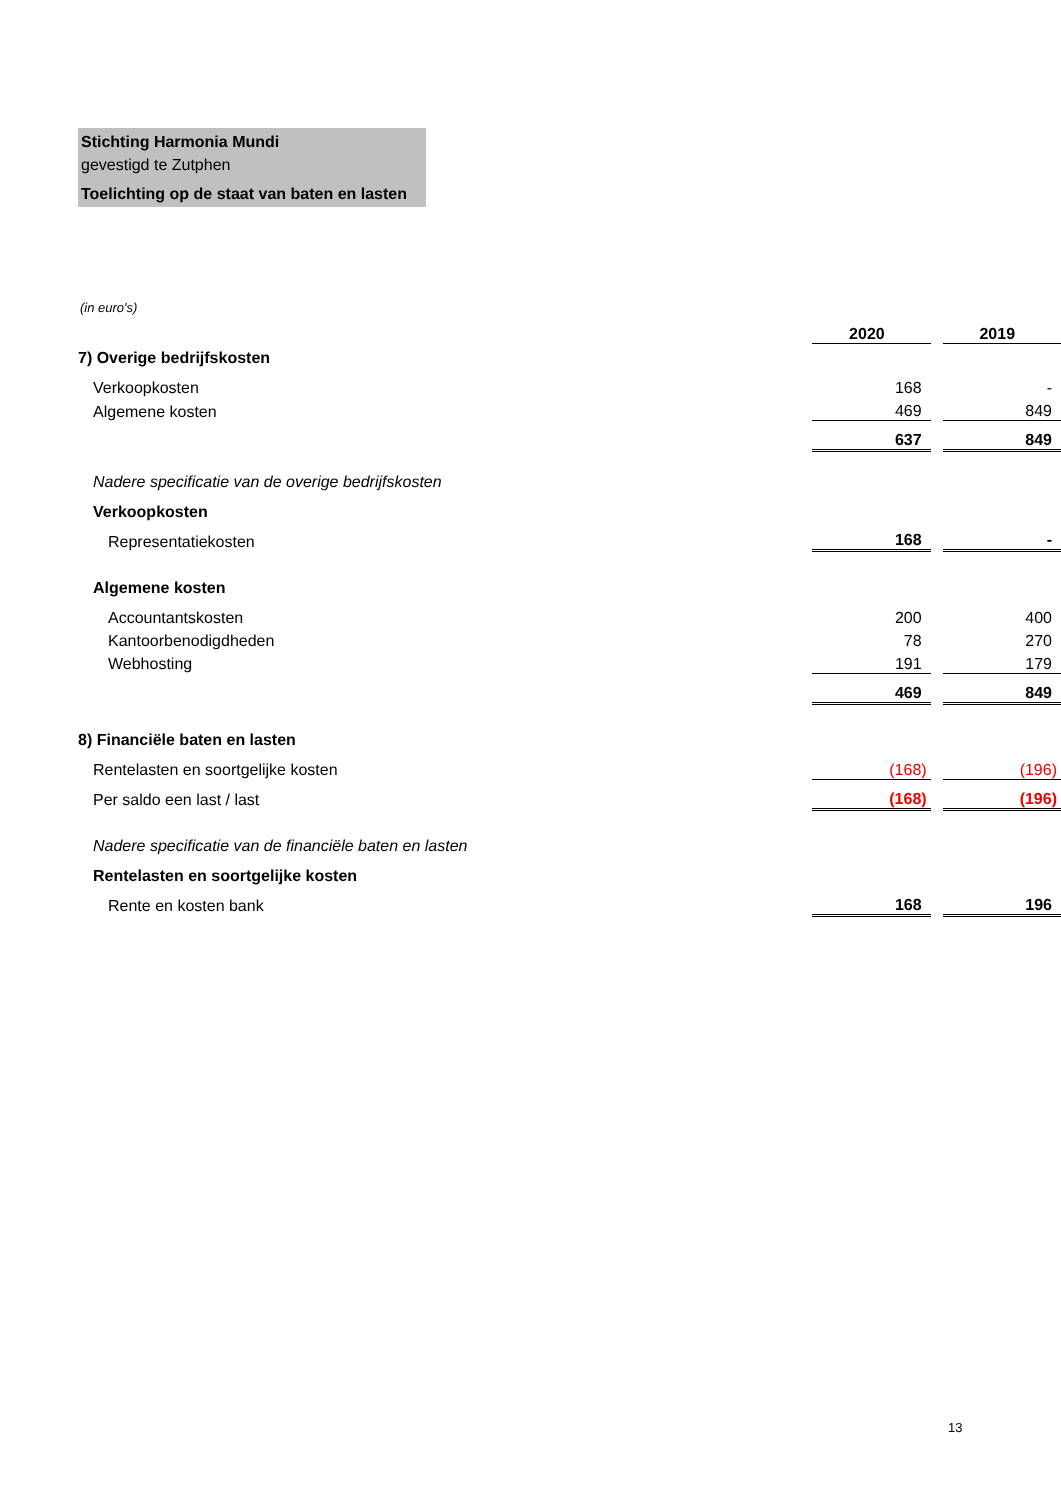Stichting Harmonia Mundi
gevestigd te Zutphen
Toelichting op de staat van baten en lasten
(in euro's)
| | 2020 | | 2019 |
| 7) Overige bedrijfskosten | | | |
| Verkoopkosten | 168 | | - |
| Algemene kosten | 469 | | 849 |
| | 637 | | 849 |
| Nadere specificatie van de overige bedrijfskosten | | | |
| Verkoopkosten | | | |
| Representatiekosten | 168 | | - |
| Algemene kosten | | | |
| Accountantskosten | 200 | | 400 |
| Kantoorbenodigdheden | 78 | | 270 |
| Webhosting | 191 | | 179 |
| | 469 | | 849 |
| 8) Financiële baten en lasten | | | |
| Rentelasten en soortgelijke kosten | (168) | | (196) |
| Per saldo een last / last | (168) | | (196) |
| Nadere specificatie van de financiële baten en lasten | | | |
| Rentelasten en soortgelijke kosten | | | |
| Rente en kosten bank | 168 | | 196 |
13